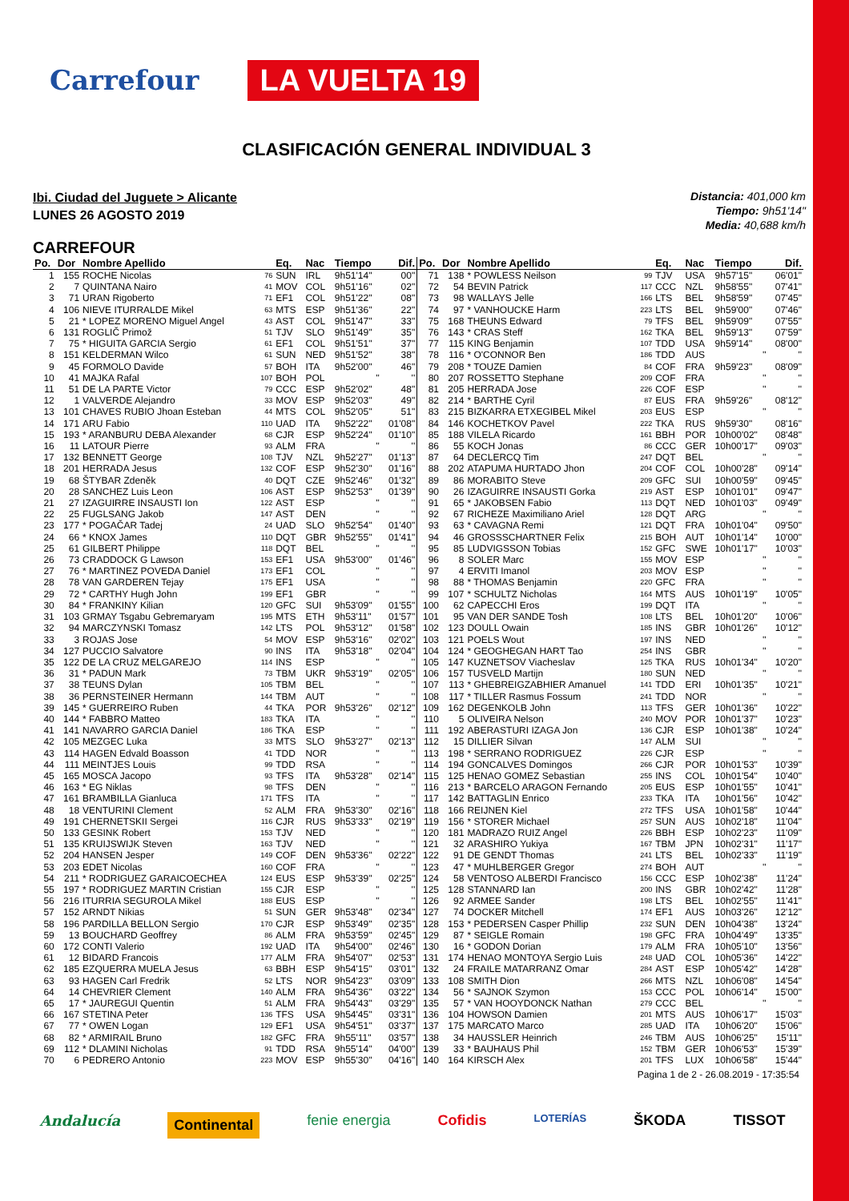Carrefour LA VUELTA 19
CLASIFICACIÓN GENERAL INDIVIDUAL 3
Ibi. Ciudad del Juguete > Alicante
LUNES 26 AGOSTO 2019
Distancia: 401,000 km
Tiempo: 9h51'14"
Media: 40,688 km/h
CARREFOUR
| Po. | Dor | Nombre Apellido | | Eq. | Nac | Tiempo | Dif. | Po. | Dor | Nombre Apellido | | Eq. | Nac | Tiempo | Dif. |
| --- | --- | --- | --- | --- | --- | --- | --- | --- | --- | --- | --- | --- | --- | --- | --- |
| 1 | 155 | ROCHE Nicolas | 76 | SUN | IRL | 9h51'14" | 00" | 71 | 138 | * POWLESS Neilson | 99 | TJV | USA | 9h57'15" | 06'01" |
| 2 | 7 | QUINTANA Nairo | 41 | MOV | COL | 9h51'16" | 02" | 72 | 54 | BEVIN Patrick | 117 | CCC | NZL | 9h58'55" | 07'41" |
| 3 | 71 | URAN Rigoberto | 71 | EF1 | COL | 9h51'22" | 08" | 73 | 98 | WALLAYS Jelle | 166 | LTS | BEL | 9h58'59" | 07'45" |
| 4 | 106 | NIEVE ITURRALDE Mikel | 63 | MTS | ESP | 9h51'36" | 22" | 74 | 97 | * VANHOUCKE Harm | 223 | LTS | BEL | 9h59'00" | 07'46" |
| 5 | 21 | * LOPEZ MORENO Miguel Angel | 43 | AST | COL | 9h51'47" | 33" | 75 | 168 | THEUNS Edward | 79 | TFS | BEL | 9h59'09" | 07'55" |
| 6 | 131 | ROGLIČ Primož | 51 | TJV | SLO | 9h51'49" | 35" | 76 | 143 | * CRAS Steff | 162 | TKA | BEL | 9h59'13" | 07'59" |
| 7 | 75 | * HIGUITA GARCIA Sergio | 61 | EF1 | COL | 9h51'51" | 37" | 77 | 115 | KING Benjamin | 107 | TDD | USA | 9h59'14" | 08'00" |
| 8 | 151 | KELDERMAN Wilco | 61 | SUN | NED | 9h51'52" | 38" | 78 | 116 | * O'CONNOR Ben | 186 | TDD | AUS | '' | '' |
| 9 | 45 | FORMOLO Davide | 57 | BOH | ITA | 9h52'00" | 46" | 79 | 208 | * TOUZE Damien | 84 | COF | FRA | 9h59'23" | 08'09" |
| 10 | 41 | MAJKA Rafal | 107 | BOH | POL | '' | '' | 80 | 207 | ROSSETTO Stephane | 209 | COF | FRA | '' | '' |
| 11 | 51 | DE LA PARTE Victor | 79 | CCC | ESP | 9h52'02" | 48" | 81 | 205 | HERRADA Jose | 226 | COF | ESP | '' | '' |
| 12 | 1 | VALVERDE Alejandro | 33 | MOV | ESP | 9h52'03" | 49" | 82 | 214 | * BARTHE Cyril | 87 | EUS | FRA | 9h59'26" | 08'12" |
| 13 | 101 | CHAVES RUBIO Jhoan Esteban | 44 | MTS | COL | 9h52'05" | 51" | 83 | 215 | BIZKARRA ETXEGIBEL Mikel | 203 | EUS | ESP | '' | '' |
| 14 | 171 | ARU Fabio | 110 | UAD | ITA | 9h52'22" | 01'08" | 84 | 146 | KOCHETKOV Pavel | 222 | TKA | RUS | 9h59'30" | 08'16" |
| 15 | 193 | * ARANBURU DEBA Alexander | 68 | CJR | ESP | 9h52'24" | 01'10" | 85 | 188 | VILELA Ricardo | 161 | BBH | POR | 10h00'02" | 08'48" |
| 16 | 11 | LATOUR Pierre | 93 | ALM | FRA | '' | '' | 86 | 55 | KOCH Jonas | 86 | CCC | GER | 10h00'17" | 09'03" |
| 17 | 132 | BENNETT George | 108 | TJV | NZL | 9h52'27" | 01'13" | 87 | 64 | DECLERCQ Tim | 247 | DQT | BEL | '' | '' |
| 18 | 201 | HERRADA Jesus | 132 | COF | ESP | 9h52'30" | 01'16" | 88 | 202 | ATAPUMA HURTADO Jhon | 204 | COF | COL | 10h00'28" | 09'14" |
| 19 | 68 | ŠTYBAR Zdeněk | 40 | DQT | CZE | 9h52'46" | 01'32" | 89 | 86 | MORABITO Steve | 209 | GFC | SUI | 10h00'59" | 09'45" |
| 20 | 28 | SANCHEZ Luis Leon | 106 | AST | ESP | 9h52'53" | 01'39" | 90 | 26 | IZAGUIRRE INSAUSTI Gorka | 219 | AST | ESP | 10h01'01" | 09'47" |
| 21 | 27 | IZAGUIRRE INSAUSTI Ion | 122 | AST | ESP | '' | '' | 91 | 65 | * JAKOBSEN Fabio | 113 | DQT | NED | 10h01'03" | 09'49" |
| 22 | 25 | FUGLSANG Jakob | 147 | AST | DEN | '' | '' | 92 | 67 | RICHEZE Maximiliano Ariel | 128 | DQT | ARG | '' | '' |
| 23 | 177 | * POGAČAR Tadej | 24 | UAD | SLO | 9h52'54" | 01'40" | 93 | 63 | * CAVAGNA Remi | 121 | DQT | FRA | 10h01'04" | 09'50" |
| 24 | 66 | * KNOX James | 110 | DQT | GBR | 9h52'55" | 01'41" | 94 | 46 | GROSSSCHARTNER Felix | 215 | BOH | AUT | 10h01'14" | 10'00" |
| 25 | 61 | GILBERT Philippe | 118 | DQT | BEL | '' | '' | 95 | 85 | LUDVIGSSON Tobias | 152 | GFC | SWE | 10h01'17" | 10'03" |
| 26 | 73 | CRADDOCK G Lawson | 153 | EF1 | USA | 9h53'00" | 01'46" | 96 | 8 | SOLER Marc | 155 | MOV | ESP | '' | '' |
| 27 | 76 | * MARTINEZ POVEDA Daniel | 173 | EF1 | COL | '' | '' | 97 | 4 | ERVITI Imanol | 203 | MOV | ESP | '' | '' |
| 28 | 78 | VAN GARDEREN Tejay | 175 | EF1 | USA | '' | '' | 98 | 88 | * THOMAS Benjamin | 220 | GFC | FRA | '' | '' |
| 29 | 72 | * CARTHY Hugh John | 199 | EF1 | GBR | '' | '' | 99 | 107 | * SCHULTZ Nicholas | 164 | MTS | AUS | 10h01'19" | 10'05" |
| 30 | 84 | * FRANKINY Kilian | 120 | GFC | SUI | 9h53'09" | 01'55" | 100 | 62 | CAPECCHI Eros | 199 | DQT | ITA | '' | '' |
| 31 | 103 | GRMAY Tsgabu Gebremaryam | 195 | MTS | ETH | 9h53'11" | 01'57" | 101 | 95 | VAN DER SANDE Tosh | 108 | LTS | BEL | 10h01'20" | 10'06" |
| 32 | 94 | MARCZYNSKI Tomasz | 142 | LTS | POL | 9h53'12" | 01'58" | 102 | 123 | DOULL Owain | 185 | INS | GBR | 10h01'26" | 10'12" |
| 33 | 3 | ROJAS Jose | 54 | MOV | ESP | 9h53'16" | 02'02" | 103 | 121 | POELS Wout | 197 | INS | NED | '' | '' |
| 34 | 127 | PUCCIO Salvatore | 90 | INS | ITA | 9h53'18" | 02'04" | 104 | 124 | * GEOGHEGAN HART Tao | 254 | INS | GBR | '' | '' |
| 35 | 122 | DE LA CRUZ MELGAREJO | 114 | INS | ESP | '' | '' | 105 | 147 | KUZNETSOV Viacheslav | 125 | TKA | RUS | 10h01'34" | 10'20" |
| 36 | 31 | * PADUN Mark | 73 | TBM | UKR | 9h53'19" | 02'05" | 106 | 157 | TUSVELD Martijn | 180 | SUN | NED | '' | '' |
| 37 | 38 | TEUNS Dylan | 105 | TBM | BEL | '' | '' | 107 | 113 | * GHEBREIGZABHIER Amanuel | 141 | TDD | ERI | 10h01'35" | 10'21" |
| 38 | 36 | PERNSTEINER Hermann | 144 | TBM | AUT | '' | '' | 108 | 117 | * TILLER Rasmus Fossum | 241 | TDD | NOR | '' | '' |
| 39 | 145 | * GUERREIRO Ruben | 44 | TKA | POR | 9h53'26" | 02'12" | 109 | 162 | DEGENKOLB John | 113 | TFS | GER | 10h01'36" | 10'22" |
| 40 | 144 | * FABBRO Matteo | 183 | TKA | ITA | '' | '' | 110 | 5 | OLIVEIRA Nelson | 240 | MOV | POR | 10h01'37" | 10'23" |
| 41 | 141 | NAVARRO GARCIA Daniel | 186 | TKA | ESP | '' | '' | 111 | 192 | ABERASTURI IZAGA Jon | 136 | CJR | ESP | 10h01'38" | 10'24" |
| 42 | 105 | MEZGEC Luka | 33 | MTS | SLO | 9h53'27" | 02'13" | 112 | 15 | DILLIER Silvan | 147 | ALM | SUI | '' | '' |
| 43 | 114 | HAGEN Edvald Boasson | 41 | TDD | NOR | '' | '' | 113 | 198 | * SERRANO RODRIGUEZ | 226 | CJR | ESP | '' | '' |
| 44 | 111 | MEINTJES Louis | 99 | TDD | RSA | '' | '' | 114 | 194 | GONCALVES Domingos | 266 | CJR | POR | 10h01'53" | 10'39" |
| 45 | 165 | MOSCA Jacopo | 93 | TFS | ITA | 9h53'28" | 02'14" | 115 | 125 | HENAO GOMEZ Sebastian | 255 | INS | COL | 10h01'54" | 10'40" |
| 46 | 163 | * EG Niklas | 98 | TFS | DEN | '' | '' | 116 | 213 | * BARCELO ARAGON Fernando | 205 | EUS | ESP | 10h01'55" | 10'41" |
| 47 | 161 | BRAMBILLA Gianluca | 171 | TFS | ITA | '' | '' | 117 | 142 | BATTAGLIN Enrico | 233 | TKA | ITA | 10h01'56" | 10'42" |
| 48 | 18 | VENTURINI Clement | 52 | ALM | FRA | 9h53'30" | 02'16" | 118 | 166 | REIJNEN Kiel | 272 | TFS | USA | 10h01'58" | 10'44" |
| 49 | 191 | CHERNETSKII Sergei | 116 | CJR | RUS | 9h53'33" | 02'19" | 119 | 156 | * STORER Michael | 257 | SUN | AUS | 10h02'18" | 11'04" |
| 50 | 133 | GESINK Robert | 153 | TJV | NED | '' | '' | 120 | 181 | MADRAZO RUIZ Angel | 226 | BBH | ESP | 10h02'23" | 11'09" |
| 51 | 135 | KRUIJSWIJK Steven | 163 | TJV | NED | '' | '' | 121 | 32 | ARASHIRO Yukiya | 167 | TBM | JPN | 10h02'31" | 11'17" |
| 52 | 204 | HANSEN Jesper | 149 | COF | DEN | 9h53'36" | 02'22" | 122 | 91 | DE GENDT Thomas | 241 | LTS | BEL | 10h02'33" | 11'19" |
| 53 | 203 | EDET Nicolas | 160 | COF | FRA | '' | '' | 123 | 47 | * MUHLBERGER Gregor | 274 | BOH | AUT | '' | '' |
| 54 | 211 | * RODRIGUEZ GARAICOECHEA | 124 | EUS | ESP | 9h53'39" | 02'25" | 124 | 58 | VENTOSO ALBERDI Francisco | 156 | CCC | ESP | 10h02'38" | 11'24" |
| 55 | 197 | * RODRIGUEZ MARTIN Cristian | 155 | CJR | ESP | '' | '' | 125 | 128 | STANNARD Ian | 200 | INS | GBR | 10h02'42" | 11'28" |
| 56 | 216 | ITURRIA SEGUROLA Mikel | 188 | EUS | ESP | '' | '' | 126 | 92 | ARMEE Sander | 198 | LTS | BEL | 10h02'55" | 11'41" |
| 57 | 152 | ARNDT Nikias | 51 | SUN | GER | 9h53'48" | 02'34" | 127 | 74 | DOCKER Mitchell | 174 | EF1 | AUS | 10h03'26" | 12'12" |
| 58 | 196 | PARDILLA BELLON Sergio | 170 | CJR | ESP | 9h53'49" | 02'35" | 128 | 153 | * PEDERSEN Casper Phillip | 232 | SUN | DEN | 10h04'38" | 13'24" |
| 59 | 13 | BOUCHARD Geoffrey | 86 | ALM | FRA | 9h53'59" | 02'45" | 129 | 87 | * SEIGLE Romain | 198 | GFC | FRA | 10h04'49" | 13'35" |
| 60 | 172 | CONTI Valerio | 192 | UAD | ITA | 9h54'00" | 02'46" | 130 | 16 | * GODON Dorian | 179 | ALM | FRA | 10h05'10" | 13'56" |
| 61 | 12 | BIDARD Francois | 177 | ALM | FRA | 9h54'07" | 02'53" | 131 | 174 | HENAO MONTOYA Sergio Luis | 248 | UAD | COL | 10h05'36" | 14'22" |
| 62 | 185 | EZQUERRA MUELA Jesus | 63 | BBH | ESP | 9h54'15" | 03'01" | 132 | 24 | FRAILE MATARRANZ Omar | 284 | AST | ESP | 10h05'42" | 14'28" |
| 63 | 93 | HAGEN Carl Fredrik | 52 | LTS | NOR | 9h54'23" | 03'09" | 133 | 108 | SMITH Dion | 266 | MTS | NZL | 10h06'08" | 14'54" |
| 64 | 14 | CHEVRIER Clement | 140 | ALM | FRA | 9h54'36" | 03'22" | 134 | 56 | * SAJNOK Szymon | 153 | CCC | POL | 10h06'14" | 15'00" |
| 65 | 17 | * JAUREGUI Quentin | 51 | ALM | FRA | 9h54'43" | 03'29" | 135 | 57 | * VAN HOOYDONCK Nathan | 279 | CCC | BEL | '' | '' |
| 66 | 167 | STETINA Peter | 136 | TFS | USA | 9h54'45" | 03'31" | 136 | 104 | HOWSON Damien | 201 | MTS | AUS | 10h06'17" | 15'03" |
| 67 | 77 | * OWEN Logan | 129 | EF1 | USA | 9h54'51" | 03'37" | 137 | 175 | MARCATO Marco | 285 | UAD | ITA | 10h06'20" | 15'06" |
| 68 | 82 | * ARMIRAIL Bruno | 182 | GFC | FRA | 9h55'11" | 03'57" | 138 | 34 | HAUSSLER Heinrich | 246 | TBM | AUS | 10h06'25" | 15'11" |
| 69 | 112 | * DLAMINI Nicholas | 91 | TDD | RSA | 9h55'14" | 04'00" | 139 | 33 | * BAUHAUS Phil | 152 | TBM | GER | 10h06'53" | 15'39" |
| 70 | 6 | PEDRERO Antonio | 223 | MOV | ESP | 9h55'30" | 04'16" | 140 | 164 | KIRSCH Alex | 201 | TFS | LUX | 10h06'58" | 15'44" |
Pagina 1 de 2 - 26.08.2019 - 17:35:54
Andalucía Continental fenie energia Cofidis LOTERÍAS ŠKODA TISSOT